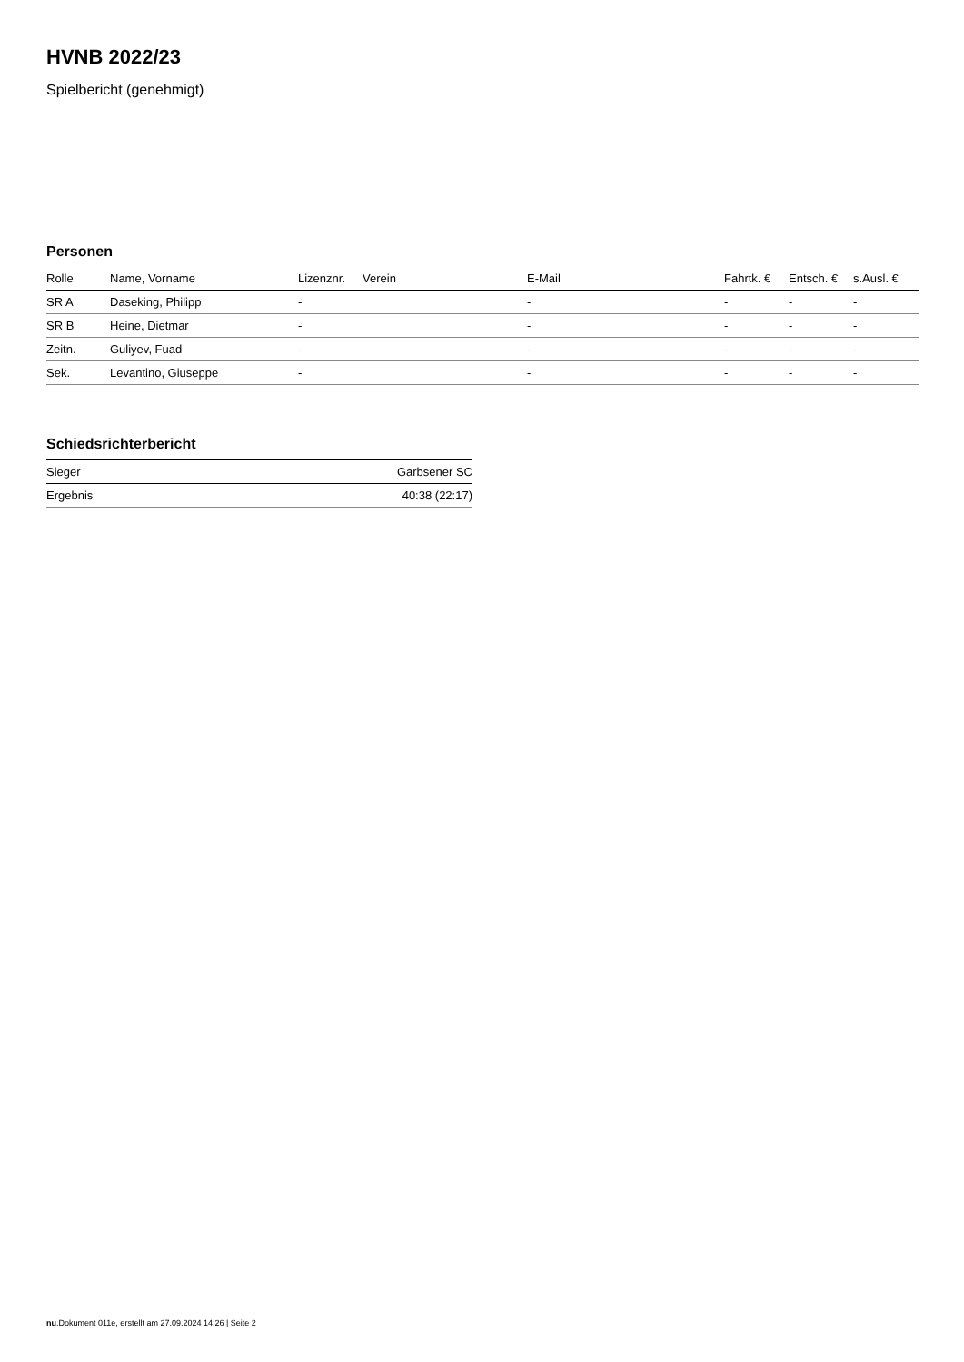HVNB 2022/23
Spielbericht (genehmigt)
Personen
| Rolle | Name, Vorname | Lizenznr. | Verein | E-Mail | Fahrtk. € | Entsch. € | s.Ausl. € |
| --- | --- | --- | --- | --- | --- | --- | --- |
| SR A | Daseking, Philipp | - | | - | - | - | - |
| SR B | Heine, Dietmar | - | | - | - | - | - |
| Zeitn. | Guliyev, Fuad | - | | - | - | - | - |
| Sek. | Levantino, Giuseppe | - | | - | - | - | - |
Schiedsrichterbericht
| Sieger | Garbsener SC |
| Ergebnis | 40:38 (22:17) |
nu.Dokument 011e, erstellt am 27.09.2024 14:26 | Seite 2